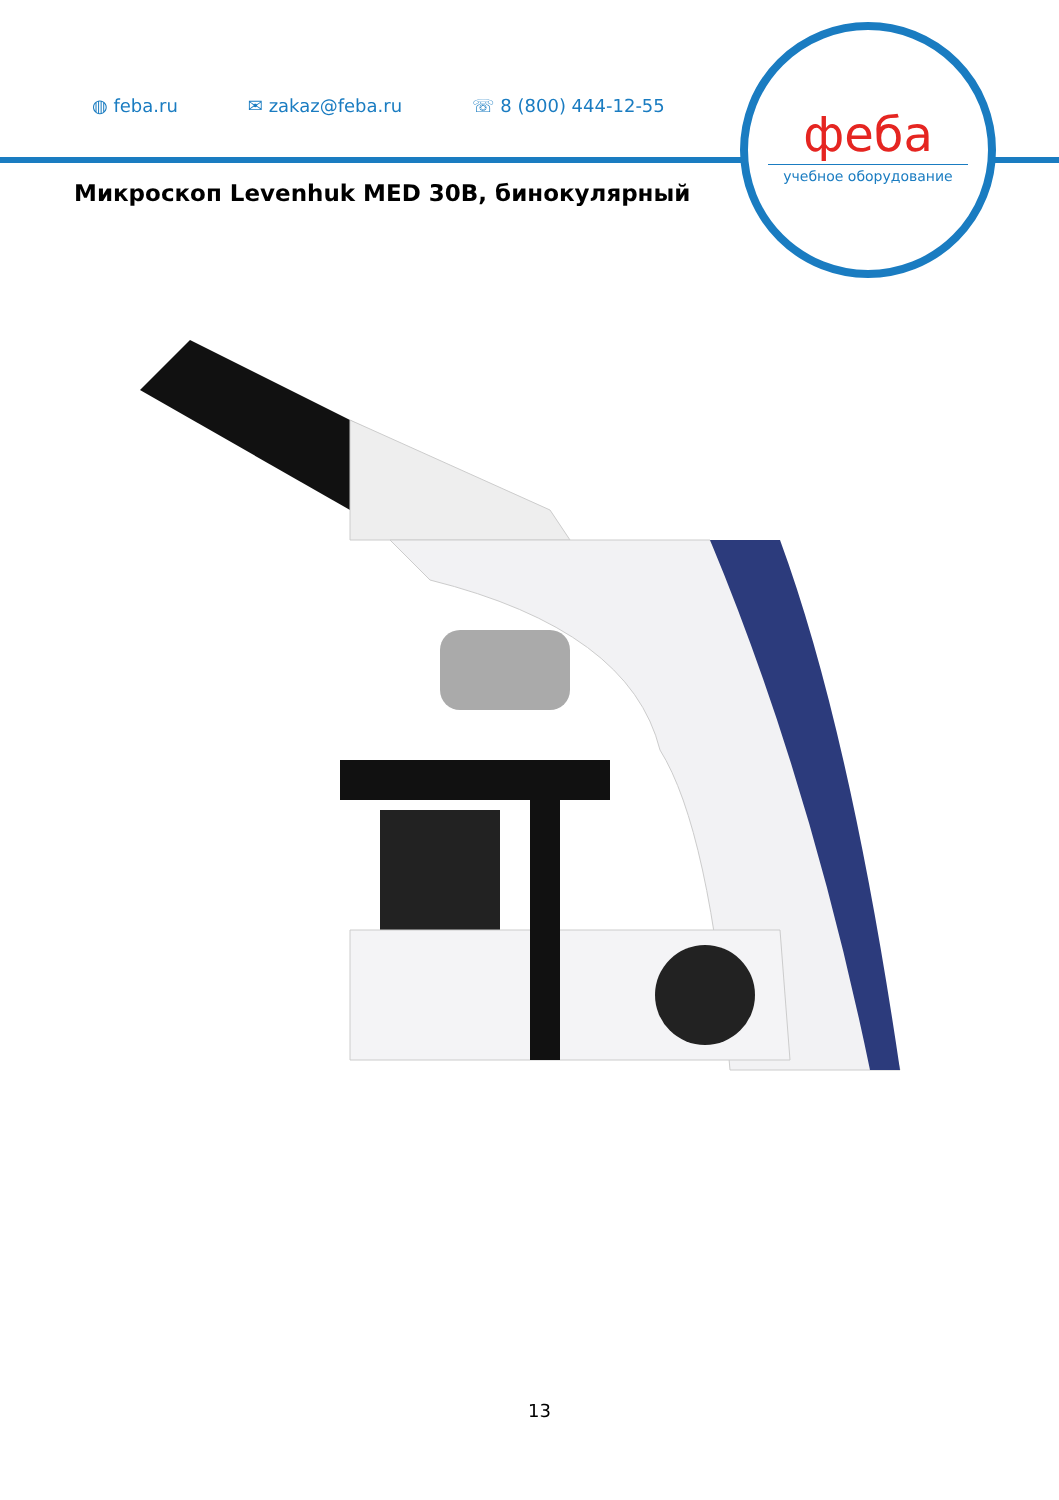◍ feba.ru ✉ zakaz@feba.ru ☏ 8 (800) 444-12-55
феба
учебное оборудование
Микроскоп Levenhuk MED 30B, бинокулярный
13